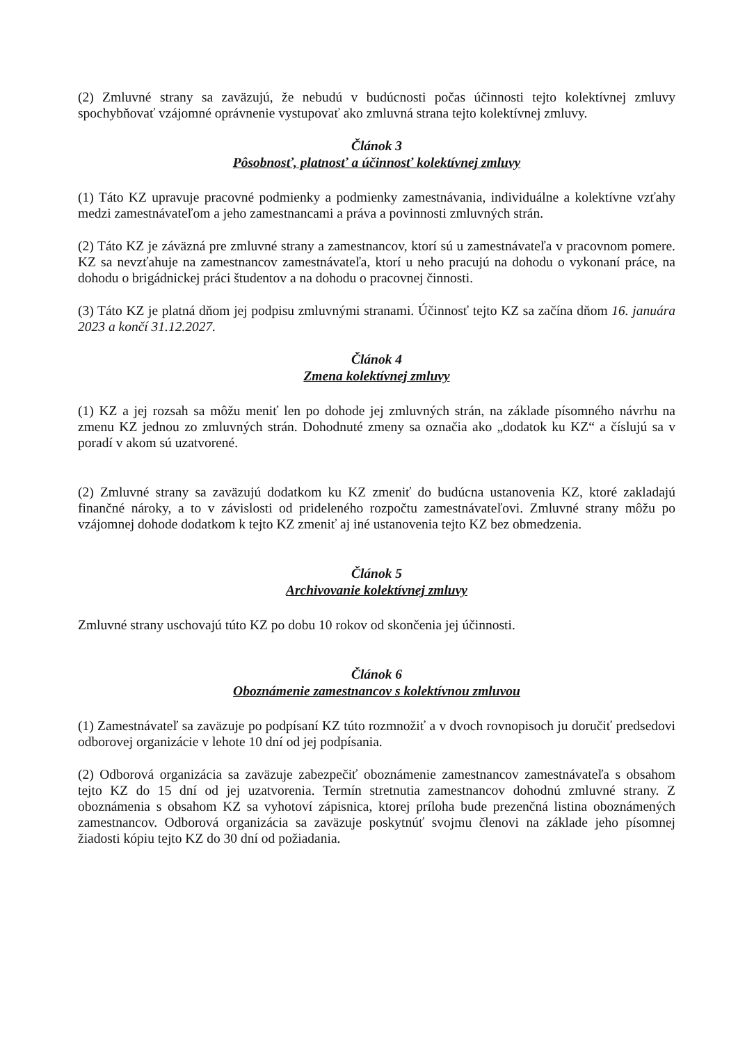(2) Zmluvné strany sa zaväzujú, že nebudú v budúcnosti počas účinnosti tejto kolektívnej zmluvy spochybňovať vzájomné oprávnenie vystupovať ako zmluvná strana tejto kolektívnej zmluvy.
Článok 3
Pôsobnosť, platnosť a účinnosť kolektívnej zmluvy
(1) Táto KZ upravuje pracovné podmienky a podmienky zamestnávania, individuálne a kolektívne vzťahy medzi zamestnávateľom a jeho zamestnancami a práva a povinnosti zmluvných strán.
(2) Táto KZ je záväzná pre zmluvné strany a zamestnancov, ktorí sú u zamestnávateľa v pracovnom pomere. KZ sa nevzťahuje na zamestnancov zamestnávateľa, ktorí u neho pracujú na dohodu o vykonaní práce, na dohodu o brigádnickej práci študentov a na dohodu o pracovnej činnosti.
(3) Táto KZ je platná dňom jej podpisu zmluvnými stranami. Účinnosť tejto KZ sa začína dňom 16. januára 2023 a končí 31.12.2027.
Článok 4
Zmena kolektívnej zmluvy
(1) KZ a jej rozsah sa môžu meniť len po dohode jej zmluvných strán, na základe písomného návrhu na zmenu KZ jednou zo zmluvných strán. Dohodnuté zmeny sa označia ako „dodatok ku KZ“ a číslujú sa v poradí v akom sú uzatvorené.
(2) Zmluvné strany sa zaväzujú dodatkom ku KZ zmeniť do budúcna ustanovenia KZ, ktoré zakladajú finančné nároky, a to v závislosti od prideleného rozpočtu zamestnávateľovi. Zmluvné strany môžu po vzájomnej dohode dodatkom k tejto KZ zmeniť aj iné ustanovenia tejto KZ bez obmedzenia.
Článok 5
Archivovanie kolektívnej zmluvy
Zmluvné strany uschovajú túto KZ po dobu 10 rokov od skončenia jej účinnosti.
Článok 6
Oboznámenie zamestnancov s kolektívnou zmluvou
(1) Zamestnávateľ sa zaväzuje po podpísaní KZ túto rozmnožiť a v dvoch rovnopisoch ju doručiť predsedovi odborovej organizácie v lehote 10 dní od jej podpísania.
(2) Odborová organizácia sa zaväzuje zabezpečiť oboznámenie zamestnancov zamestnávateľa s obsahom tejto KZ do 15 dní od jej uzatvorenia. Termín stretnutia zamestnancov dohodnú zmluvné strany. Z oboznámenia s obsahom KZ sa vyhotoví zápisnica, ktorej príloha bude prezenčná listina oboznámených zamestnancov. Odborová organizácia sa zaväzuje poskytnúť svojmu členovi na základe jeho písomnej žiadosti kópiu tejto KZ do 30 dní od požiadania.